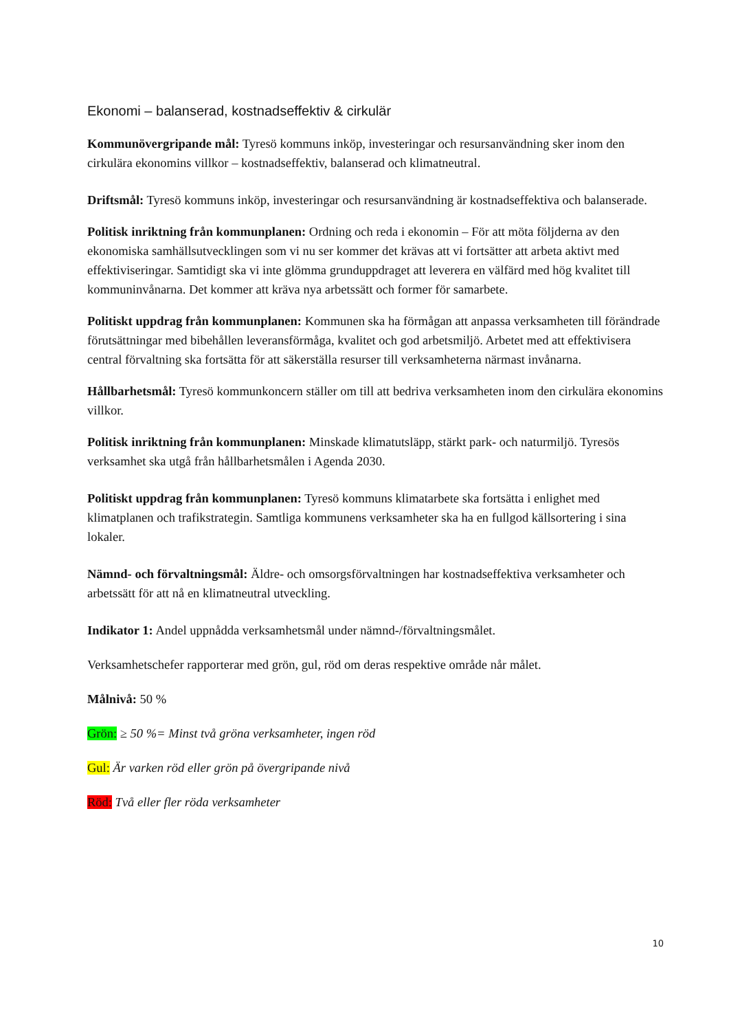Ekonomi – balanserad, kostnadseffektiv & cirkulär
Kommunövergripande mål: Tyresö kommuns inköp, investeringar och resursanvändning sker inom den cirkulära ekonomins villkor – kostnadseffektiv, balanserad och klimatneutral.
Driftsmål: Tyresö kommuns inköp, investeringar och resursanvändning är kostnadseffektiva och balanserade.
Politisk inriktning från kommunplanen: Ordning och reda i ekonomin – För att möta följderna av den ekonomiska samhällsutvecklingen som vi nu ser kommer det krävas att vi fortsätter att arbeta aktivt med effektiviseringar. Samtidigt ska vi inte glömma grunduppdraget att leverera en välfärd med hög kvalitet till kommuninvånarna. Det kommer att kräva nya arbetssätt och former för samarbete.
Politiskt uppdrag från kommunplanen: Kommunen ska ha förmågan att anpassa verksamheten till förändrade förutsättningar med bibehållen leveransförmåga, kvalitet och god arbetsmiljö. Arbetet med att effektivisera central förvaltning ska fortsätta för att säkerställa resurser till verksamheterna närmast invånarna.
Hållbarhetsmål: Tyresö kommunkoncern ställer om till att bedriva verksamheten inom den cirkulära ekonomins villkor.
Politisk inriktning från kommunplanen: Minskade klimatutsläpp, stärkt park- och naturmiljö. Tyresös verksamhet ska utgå från hållbarhetsmålen i Agenda 2030.
Politiskt uppdrag från kommunplanen: Tyresö kommuns klimatarbete ska fortsätta i enlighet med klimatplanen och trafikstrategin. Samtliga kommunens verksamheter ska ha en fullgod källsortering i sina lokaler.
Nämnd- och förvaltningsmål: Äldre- och omsorgsförvaltningen har kostnadseffektiva verksamheter och arbetssätt för att nå en klimatneutral utveckling.
Indikator 1: Andel uppnådda verksamhetsmål under nämnd-/förvaltningsmålet.
Verksamhetschefer rapporterar med grön, gul, röd om deras respektive område når målet.
Målnivå: 50 %
Grön: ≥ 50 %= Minst två gröna verksamheter, ingen röd
Gul: Är varken röd eller grön på övergripande nivå
Röd: Två eller fler röda verksamheter
10